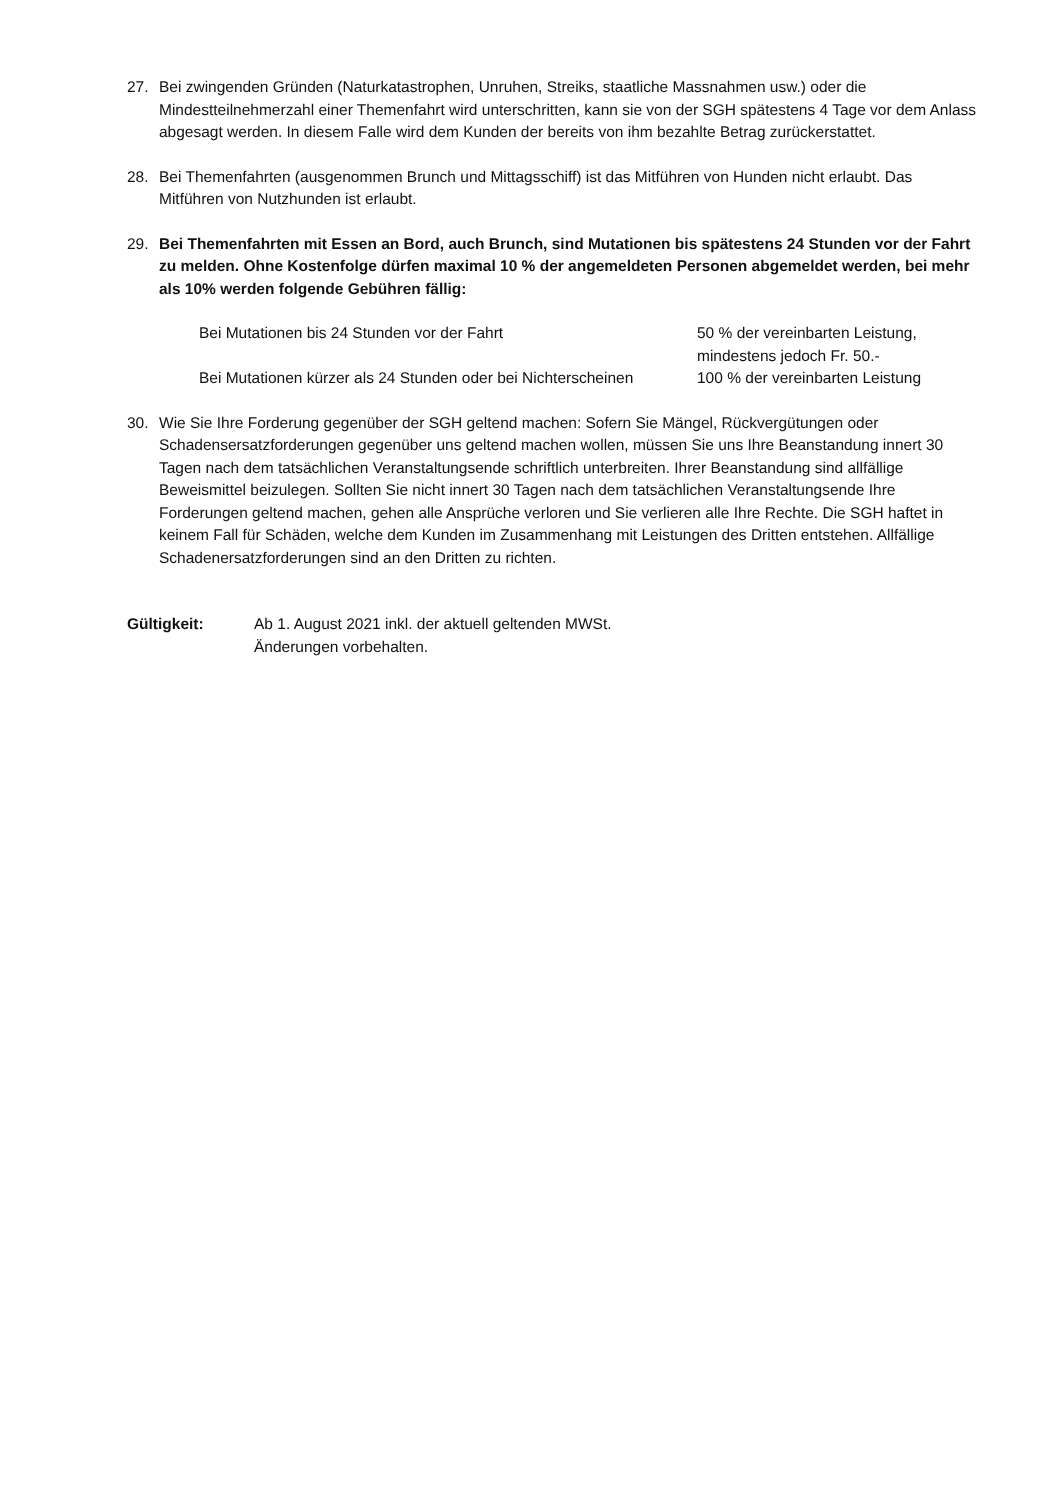27. Bei zwingenden Gründen (Naturkatastrophen, Unruhen, Streiks, staatliche Massnahmen usw.) oder die Mindestteilnehmerzahl einer Themenfahrt wird unterschritten, kann sie von der SGH spätestens 4 Tage vor dem Anlass abgesagt werden. In diesem Falle wird dem Kunden der bereits von ihm bezahlte Betrag zurückerstattet.
28. Bei Themenfahrten (ausgenommen Brunch und Mittagsschiff) ist das Mitführen von Hunden nicht erlaubt. Das Mitführen von Nutzhunden ist erlaubt.
29. Bei Themenfahrten mit Essen an Bord, auch Brunch, sind Mutationen bis spätestens 24 Stunden vor der Fahrt zu melden. Ohne Kostenfolge dürfen maximal 10 % der angemeldeten Personen abgemeldet werden, bei mehr als 10% werden folgende Gebühren fällig:
| Bei Mutationen bis 24 Stunden vor der Fahrt | 50 % der vereinbarten Leistung, mindestens jedoch Fr. 50.- |
| Bei Mutationen kürzer als 24 Stunden oder bei Nichterscheinen | 100 % der vereinbarten Leistung |
30. Wie Sie Ihre Forderung gegenüber der SGH geltend machen: Sofern Sie Mängel, Rückvergütungen oder Schadensersatzforderungen gegenüber uns geltend machen wollen, müssen Sie uns Ihre Beanstandung innert 30 Tagen nach dem tatsächlichen Veranstaltungsende schriftlich unterbreiten. Ihrer Beanstandung sind allfällige Beweismittel beizulegen. Sollten Sie nicht innert 30 Tagen nach dem tatsächlichen Veranstaltungsende Ihre Forderungen geltend machen, gehen alle Ansprüche verloren und Sie verlieren alle Ihre Rechte. Die SGH haftet in keinem Fall für Schäden, welche dem Kunden im Zusammenhang mit Leistungen des Dritten entstehen. Allfällige Schadenersatzforderungen sind an den Dritten zu richten.
Gültigkeit: Ab 1. August 2021 inkl. der aktuell geltenden MWSt.
Änderungen vorbehalten.